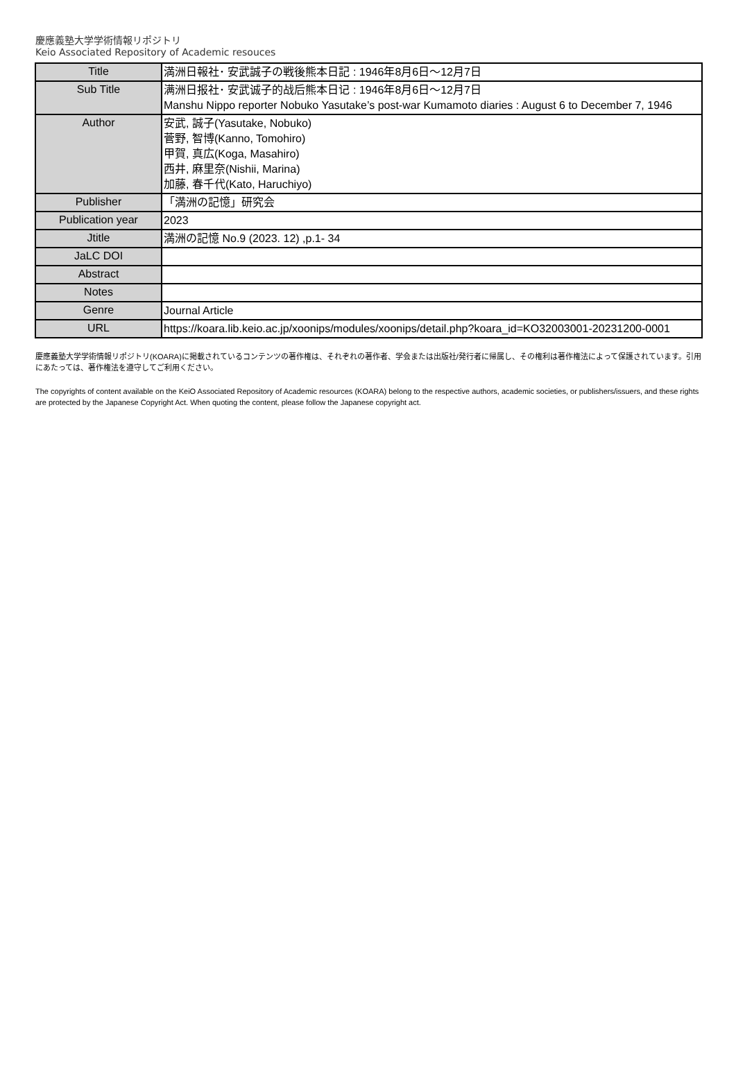慶應義塾大学学術情報リポジトリ
Keio Associated Repository of Academic resouces
| Title | 満洲日報社･ 安武誠子の戦後熊本日記 : 1946年8月6日〜12月7日 |
| Sub Title | 满洲日报社･ 安武诚子的战后熊本日记 : 1946年8月6日〜12月7日 Manshu Nippo reporter Nobuko Yasutake’s post-war Kumamoto diaries : August 6 to December 7, 1946 |
| Author | 安武, 誠子(Yasutake, Nobuko) 菅野, 智博(Kanno, Tomohiro) 甲賀, 真広(Koga, Masahiro) 西井, 麻里奈(Nishii, Marina) 加藤, 春千代(Kato, Haruchiyo) |
| Publisher | 「満洲の記憶」研究会 |
| Publication year | 2023 |
| Jtitle | 満洲の記憶 No.9 (2023. 12) ,p.1- 34 |
| JaLC DOI | |
| Abstract | |
| Notes | |
| Genre | Journal Article |
| URL | https://koara.lib.keio.ac.jp/xoonips/modules/xoonips/detail.php?koara_id=KO32003001-20231200-0001 |
慶應義塾大学学術情報リポジトリ(KOARA)に掲載されているコンテンツの著作権は、それぞれの著作者、学会または出版社/発行者に帰属し、その権利は著作権法によって保護されています。引用にあたっては、著作権法を遵守してご利用ください。
The copyrights of content available on the KeiO Associated Repository of Academic resources (KOARA) belong to the respective authors, academic societies, or publishers/issuers, and these rights are protected by the Japanese Copyright Act. When quoting the content, please follow the Japanese copyright act.